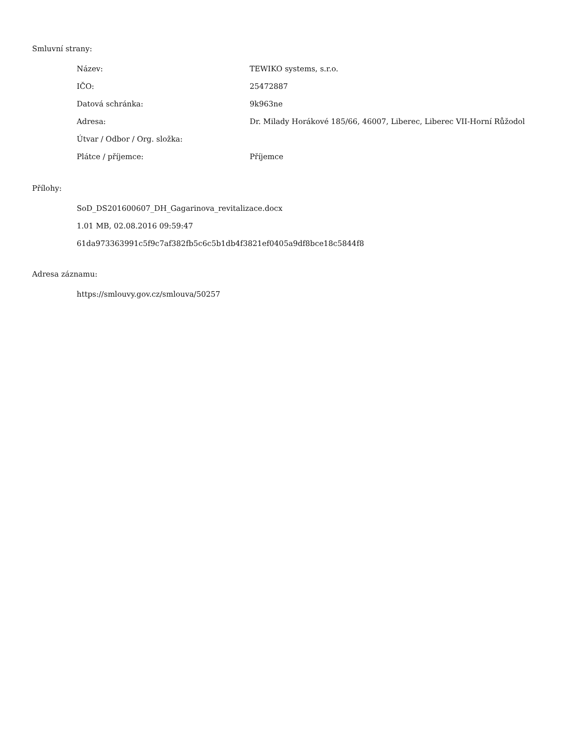Smluvní strany:
| Název: | TEWIKO systems, s.r.o. |
| IČO: | 25472887 |
| Datová schránka: | 9k963ne |
| Adresa: | Dr. Milady Horákové 185/66, 46007, Liberec, Liberec VII-Horní Růžodol |
| Útvar / Odbor / Org. složka: | |
| Plátce / příjemce: | Příjemce |
Přílohy:
SoD_DS201600607_DH_Gagarinova_revitalizace.docx
1.01 MB, 02.08.2016 09:59:47
61da973363991c5f9c7af382fb5c6c5b1db4f3821ef0405a9df8bce18c5844f8
Adresa záznamu:
https://smlouvy.gov.cz/smlouva/50257